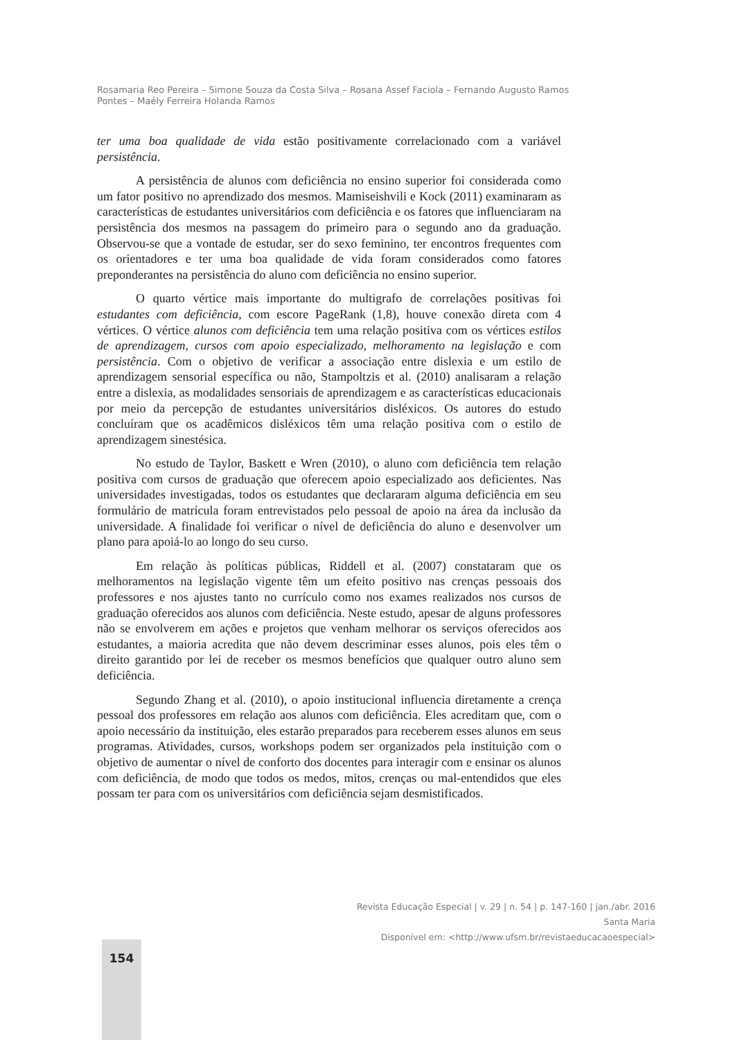Rosamaria Reo Pereira – Simone Souza da Costa Silva – Rosana Assef Faciola – Fernando Augusto Ramos Pontes – Maély Ferreira Holanda Ramos
ter uma boa qualidade de vida estão positivamente correlacionado com a variável persistência.
A persistência de alunos com deficiência no ensino superior foi considerada como um fator positivo no aprendizado dos mesmos. Mamiseishvili e Kock (2011) examinaram as características de estudantes universitários com deficiência e os fatores que influenciaram na persistência dos mesmos na passagem do primeiro para o segundo ano da graduação. Observou-se que a vontade de estudar, ser do sexo feminino, ter encontros frequentes com os orientadores e ter uma boa qualidade de vida foram considerados como fatores preponderantes na persistência do aluno com deficiência no ensino superior.
O quarto vértice mais importante do multigrafo de correlações positivas foi estudantes com deficiência, com escore PageRank (1,8), houve conexão direta com 4 vértices. O vértice alunos com deficiência tem uma relação positiva com os vértices estilos de aprendizagem, cursos com apoio especializado, melhoramento na legislação e com persistência. Com o objetivo de verificar a associação entre dislexia e um estilo de aprendizagem sensorial específica ou não, Stampoltzis et al. (2010) analisaram a relação entre a dislexia, as modalidades sensoriais de aprendizagem e as características educacionais por meio da percepção de estudantes universitários disléxicos. Os autores do estudo concluíram que os acadêmicos disléxicos têm uma relação positiva com o estilo de aprendizagem sinestésica.
No estudo de Taylor, Baskett e Wren (2010), o aluno com deficiência tem relação positiva com cursos de graduação que oferecem apoio especializado aos deficientes. Nas universidades investigadas, todos os estudantes que declararam alguma deficiência em seu formulário de matrícula foram entrevistados pelo pessoal de apoio na área da inclusão da universidade. A finalidade foi verificar o nível de deficiência do aluno e desenvolver um plano para apoiá-lo ao longo do seu curso.
Em relação às políticas públicas, Riddell et al. (2007) constataram que os melhoramentos na legislação vigente têm um efeito positivo nas crenças pessoais dos professores e nos ajustes tanto no currículo como nos exames realizados nos cursos de graduação oferecidos aos alunos com deficiência. Neste estudo, apesar de alguns professores não se envolverem em ações e projetos que venham melhorar os serviços oferecidos aos estudantes, a maioria acredita que não devem descriminar esses alunos, pois eles têm o direito garantido por lei de receber os mesmos benefícios que qualquer outro aluno sem deficiência.
Segundo Zhang et al. (2010), o apoio institucional influencia diretamente a crença pessoal dos professores em relação aos alunos com deficiência. Eles acreditam que, com o apoio necessário da instituição, eles estarão preparados para receberem esses alunos em seus programas. Atividades, cursos, workshops podem ser organizados pela instituição com o objetivo de aumentar o nível de conforto dos docentes para interagir com e ensinar os alunos com deficiência, de modo que todos os medos, mitos, crenças ou mal-entendidos que eles possam ter para com os universitários com deficiência sejam desmistificados.
Revista Educação Especial | v. 29 | n. 54 | p. 147-160 | jan./abr. 2016
Santa Maria
Disponível em: <http://www.ufsm.br/revistaeducacaoespecial>
154